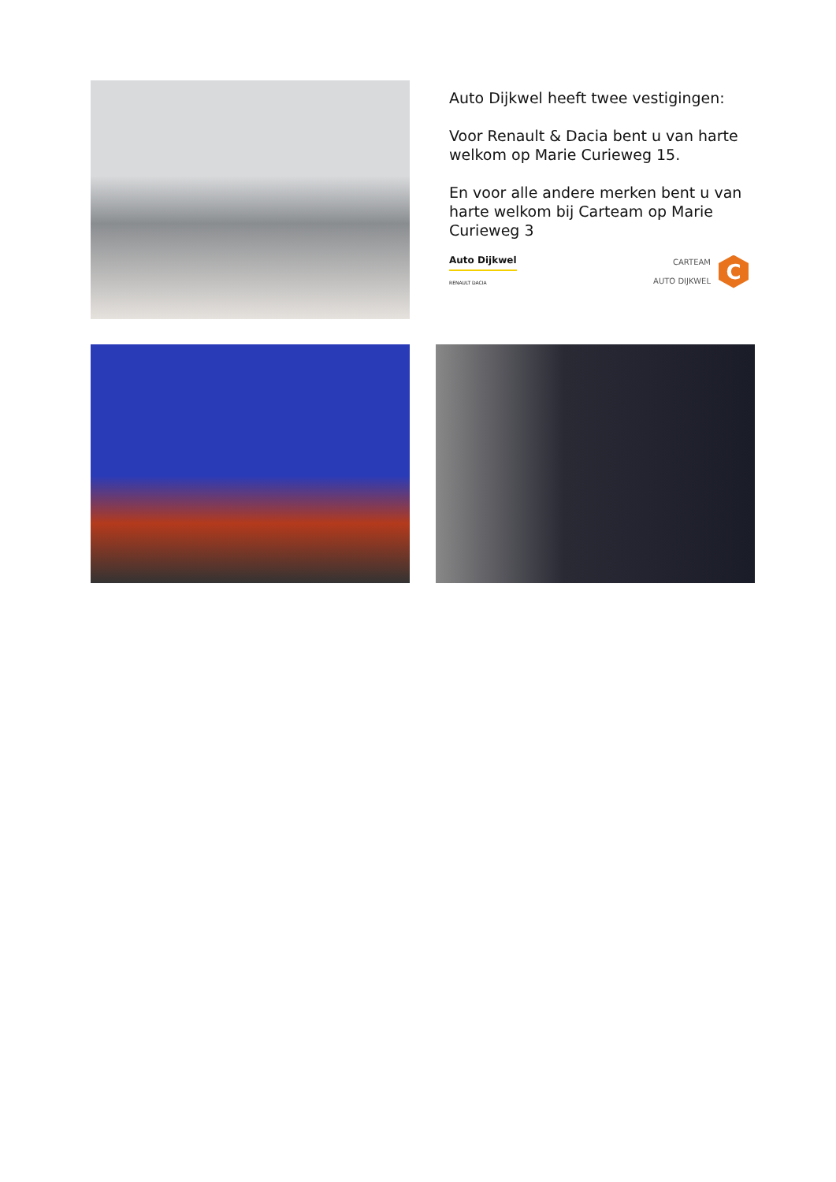Auto Dijkwel heeft twee vestigingen:
Voor Renault & Dacia bent u van harte welkom op Marie Curieweg 15.
En voor alle andere merken bent u van harte welkom bij Carteam op Marie Curieweg 3
Auto Dijkwel
RENAULT DACIA
CARTEAM
AUTO DIJKWEL
C